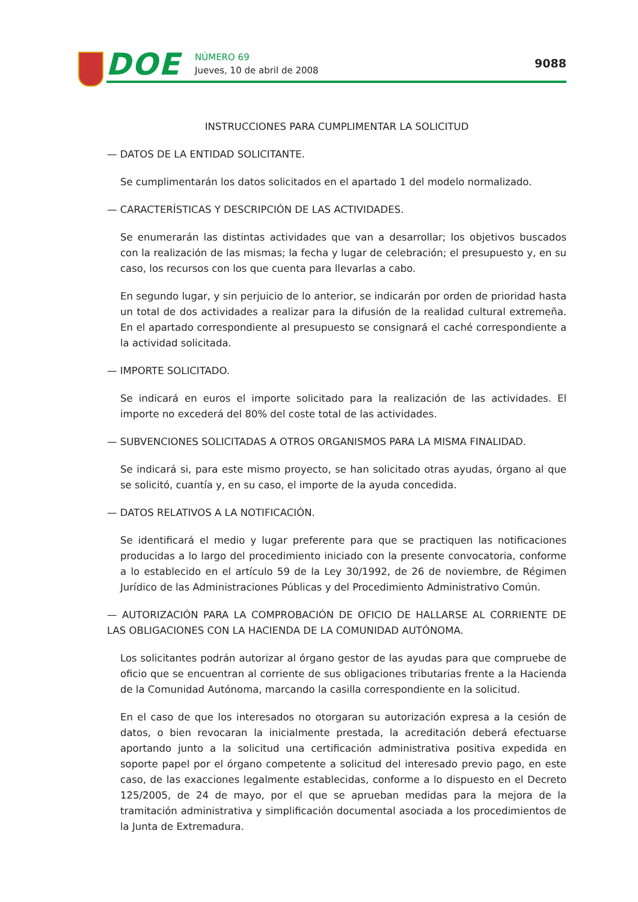DOE NÚMERO 69
Jueves, 10 de abril de 2008
9088
INSTRUCCIONES PARA CUMPLIMENTAR LA SOLICITUD
— DATOS DE LA ENTIDAD SOLICITANTE.
Se cumplimentarán los datos solicitados en el apartado 1 del modelo normalizado.
— CARACTERÍSTICAS Y DESCRIPCIÓN DE LAS ACTIVIDADES.
Se enumerarán las distintas actividades que van a desarrollar; los objetivos buscados con la realización de las mismas; la fecha y lugar de celebración; el presupuesto y, en su caso, los recursos con los que cuenta para llevarlas a cabo.
En segundo lugar, y sin perjuicio de lo anterior, se indicarán por orden de prioridad hasta un total de dos actividades a realizar para la difusión de la realidad cultural extremeña. En el apartado correspondiente al presupuesto se consignará el caché correspondiente a la actividad solicitada.
— IMPORTE SOLICITADO.
Se indicará en euros el importe solicitado para la realización de las actividades. El importe no excederá del 80% del coste total de las actividades.
— SUBVENCIONES SOLICITADAS A OTROS ORGANISMOS PARA LA MISMA FINALIDAD.
Se indicará si, para este mismo proyecto, se han solicitado otras ayudas, órgano al que se solicitó, cuantía y, en su caso, el importe de la ayuda concedida.
— DATOS RELATIVOS A LA NOTIFICACIÓN.
Se identificará el medio y lugar preferente para que se practiquen las notificaciones producidas a lo largo del procedimiento iniciado con la presente convocatoria, conforme a lo establecido en el artículo 59 de la Ley 30/1992, de 26 de noviembre, de Régimen Jurídico de las Administraciones Públicas y del Procedimiento Administrativo Común.
— AUTORIZACIÓN PARA LA COMPROBACIÓN DE OFICIO DE HALLARSE AL CORRIENTE DE LAS OBLIGACIONES CON LA HACIENDA DE LA COMUNIDAD AUTÓNOMA.
Los solicitantes podrán autorizar al órgano gestor de las ayudas para que compruebe de oficio que se encuentran al corriente de sus obligaciones tributarias frente a la Hacienda de la Comunidad Autónoma, marcando la casilla correspondiente en la solicitud.
En el caso de que los interesados no otorgaran su autorización expresa a la cesión de datos, o bien revocaran la inicialmente prestada, la acreditación deberá efectuarse aportando junto a la solicitud una certificación administrativa positiva expedida en soporte papel por el órgano competente a solicitud del interesado previo pago, en este caso, de las exacciones legalmente establecidas, conforme a lo dispuesto en el Decreto 125/2005, de 24 de mayo, por el que se aprueban medidas para la mejora de la tramitación administrativa y simplificación documental asociada a los procedimientos de la Junta de Extremadura.